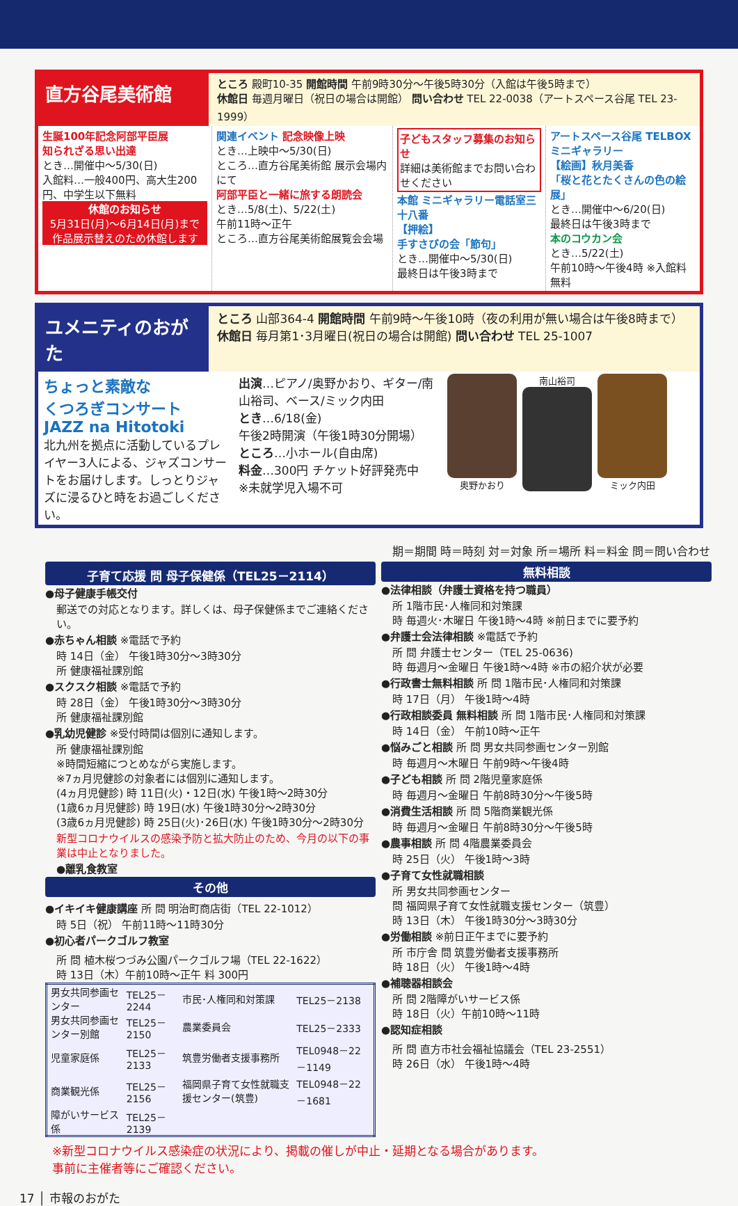直方谷尾美術館
ところ 殿町10-35 開館時間 午前9時30分～午後5時30分（入館は午後5時まで）
休館日 毎週月曜日（祝日の場合は開館） 問い合わせ TEL 22-0038（アートスペース谷尾 TEL 23-1999）
生誕100年記念阿部平臣展
知られざる思い出達
とき…開催中～5/30(日)
入館料…一般400円、高大生200円、中学生以下無料
休館のお知らせ
5月31日(月)～6月14日(月)まで
作品展示替えのため休館します
関連イベント 記念映像上映
とき…上映中～5/30(日)
ところ…直方谷尾美術館 展示会場内にて
阿部平臣と一緒に旅する朗読会
とき…5/8(土)、5/22(土)
午前11時～正午
ところ…直方谷尾美術館展覧会会場
子どもスタッフ募集のお知らせ
詳細は美術館までお問い合わせください
本館 ミニギャラリー電話室三十八番
【押絵】
手すさびの会「節句」
とき…開催中～5/30(日)
最終日は午後3時まで
アートスペース谷尾 TELBOXミニギャラリー
【絵画】秋月美香
「桜と花とたくさんの色の絵展」
とき…開催中～6/20(日)
最終日は午後3時まで
本のコウカン会
とき…5/22(土)
午前10時～午後4時 ※入館料無料
ユメニティのおがた
ところ 山部364-4 開館時間 午前9時～午後10時（夜の利用が無い場合は午後8時まで）
休館日 毎月第1･3月曜日(祝日の場合は開館) 問い合わせ TEL 25-1007
ちょっと素敵な
くつろぎコンサート
JAZZ na Hitotoki
北九州を拠点に活動しているプレイヤー3人による、ジャズコンサートをお届けします。しっとりジャズに浸るひと時をお過ごしください。
出演…ピアノ/奥野かおり、ギター/南山裕司、ベース/ミック内田
とき…6/18(金)
午後2時開演（午後1時30分開場）
ところ…小ホール(自由席)
料金…300円 チケット好評発売中
※未就学児入場不可
奥野かおり 南山裕司 ミック内田
期＝期間 時＝時刻 対＝対象 所＝場所 料＝料金 問＝問い合わせ
子育て応援 問 母子保健係（TEL25－2114）
●母子健康手帳交付
郵送での対応となります。詳しくは、母子保健係までご連絡ください。
●赤ちゃん相談 ※電話で予約
時 14日（金） 午後1時30分～3時30分
所 健康福祉課別館
●スクスク相談 ※電話で予約
時 28日（金） 午後1時30分～3時30分
所 健康福祉課別館
●乳幼児健診 ※受付時間は個別に通知します。
所 健康福祉課別館
※時間短縮につとめながら実施します。
※7ヵ月児健診の対象者には個別に通知します。
(4ヵ月児健診) 時 11日(火)・12日(水) 午後1時～2時30分
(1歳6ヵ月児健診) 時 19日(水) 午後1時30分～2時30分
(3歳6ヵ月児健診) 時 25日(火)･26日(水) 午後1時30分～2時30分
新型コロナウイルスの感染予防と拡大防止のため、今月の以下の事業は中止となりました。
●離乳食教室
その他
●イキイキ健康講座 所 問 明治町商店街（TEL 22-1012）
時 5日（祝） 午前11時～11時30分
●初心者パークゴルフ教室
所 問 植木桜つづみ公園パークゴルフ場（TEL 22-1622）
時 13日（木）午前10時～正午 料 300円
| 男女共同参画センター | TEL25－2244 | 市民･人権同和対策課 | TEL25－2138 |
| 男女共同参画センター別館 | TEL25－2150 | 農業委員会 | TEL25－2333 |
| 児童家庭係 | TEL25－2133 | 筑豊労働者支援事務所 | TEL0948－22－1149 |
| 商業観光係 | TEL25－2156 | 福岡県子育て女性就職支援センター(筑豊) | TEL0948－22－1681 |
| 障がいサービス係 | TEL25－2139 | | |
無料相談
●法律相談（弁護士資格を持つ職員）
所 1階市民･人権同和対策課
時 毎週火･木曜日 午後1時～4時 ※前日までに要予約
●弁護士会法律相談 ※電話で予約
所 問 弁護士センター（TEL 25-0636)
時 毎週月～金曜日 午後1時～4時 ※市の紹介状が必要
●行政書士無料相談 所 問 1階市民･人権同和対策課
時 17日（月） 午後1時～4時
●行政相談委員 無料相談 所 問 1階市民･人権同和対策課
時 14日（金） 午前10時～正午
●悩みごと相談 所 問 男女共同参画センター別館
時 毎週月～木曜日 午前9時～午後4時
●子ども相談 所 問 2階児童家庭係
時 毎週月～金曜日 午前8時30分～午後5時
●消費生活相談 所 問 5階商業観光係
時 毎週月～金曜日 午前8時30分～午後5時
●農事相談 所 問 4階農業委員会
時 25日（火） 午後1時～3時
●子育て女性就職相談
所 男女共同参画センター
問 福岡県子育て女性就職支援センター（筑豊）
時 13日（木） 午後1時30分～3時30分
●労働相談 ※前日正午までに要予約
所 市庁舎 問 筑豊労働者支援事務所
時 18日（火） 午後1時～4時
●補聴器相談会
所 問 2階障がいサービス係
時 18日（火）午前10時～11時
●認知症相談
所 問 直方市社会福祉協議会（TEL 23-2551）
時 26日（水） 午後1時～4時
※新型コロナウイルス感染症の状況により、掲載の催しが中止・延期となる場合があります。
事前に主催者等にご確認ください。
17 │ 市報のおがた